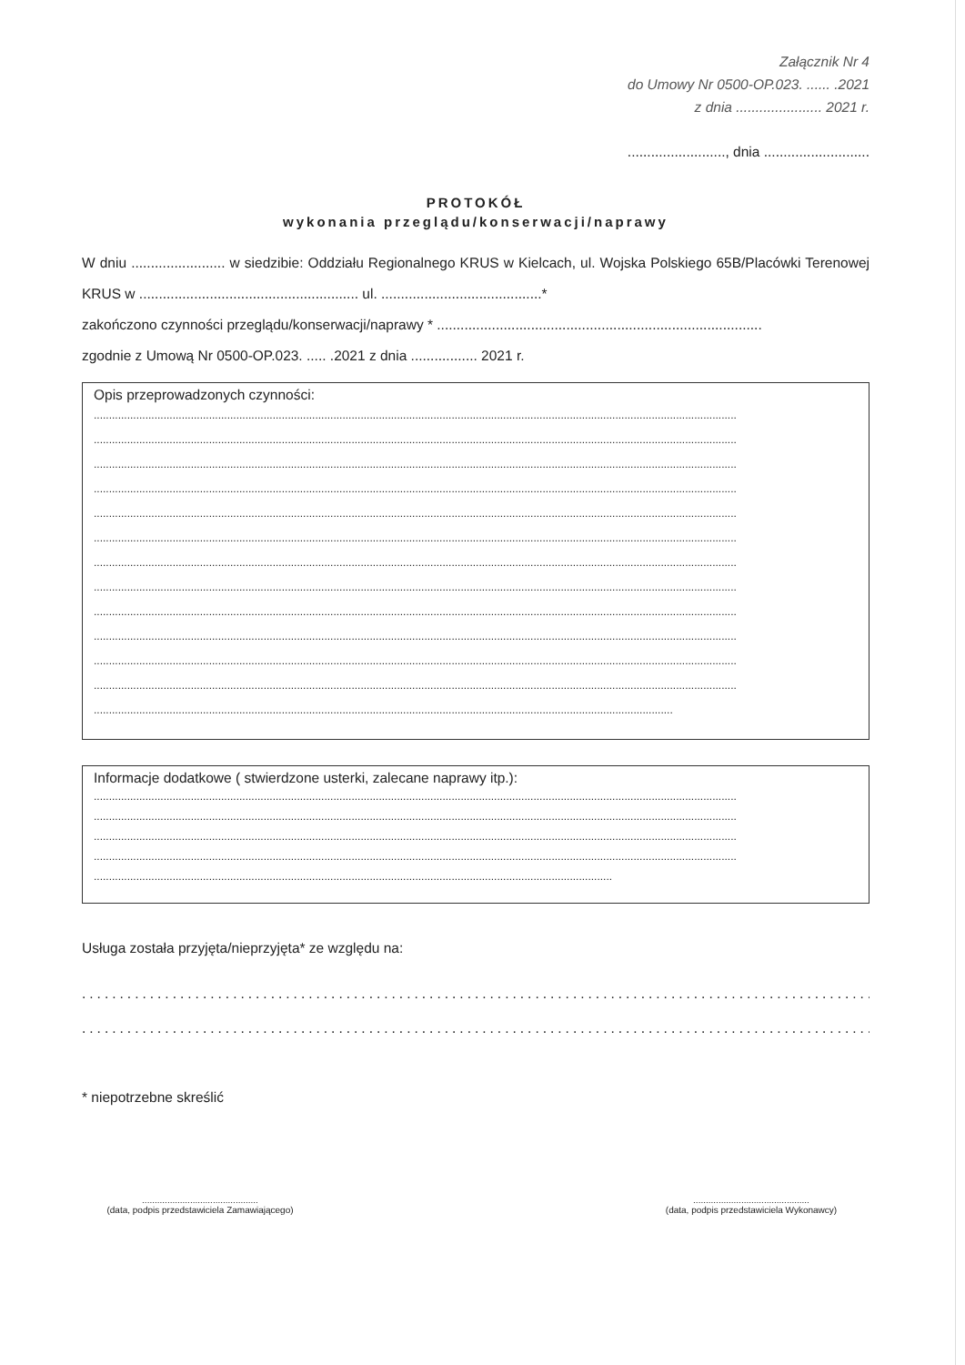Załącznik Nr 4
do Umowy Nr 0500-OP.023. ...... .2021
z dnia ...................... 2021 r.
........................., dnia ...........................
PROTOKÓŁ
wykonania przeglądu/konserwacji/naprawy
W dniu ........................ w siedzibie: Oddziału Regionalnego KRUS w Kielcach, ul. Wojska Polskiego 65B/Placówki Terenowej KRUS w ........................................................ ul. .........................................*
zakończono czynności przeglądu/konserwacji/naprawy * ...................................................................................
zgodnie z Umową Nr 0500-OP.023. ..... .2021 z dnia ................. 2021 r.
Opis przeprowadzonych czynności:
....................................................................................................................................................................................................................
....................................................................................................................................................................................................................
....................................................................................................................................................................................................................
....................................................................................................................................................................................................................
....................................................................................................................................................................................................................
....................................................................................................................................................................................................................
....................................................................................................................................................................................................................
....................................................................................................................................................................................................................
....................................................................................................................................................................................................................
....................................................................................................................................................................................................................
....................................................................................................................................................................................................................
....................................................................................................................................................................................................................
...............................................................................................................................................................................................
Informacje dodatkowe ( stwierdzone usterki, zalecane naprawy itp.):
....................................................................................................................................................................................................................
....................................................................................................................................................................................................................
....................................................................................................................................................................................................................
....................................................................................................................................................................................................................
...........................................................................................................................................................................
Usługa została przyjęta/nieprzyjęta* ze względu na:
..........................................................................................................................
..........................................................................................................................
* niepotrzebne skreślić
..............................................
(data, podpis przedstawiciela Zamawiającego)
..............................................
(data, podpis przedstawiciela Wykonawcy)